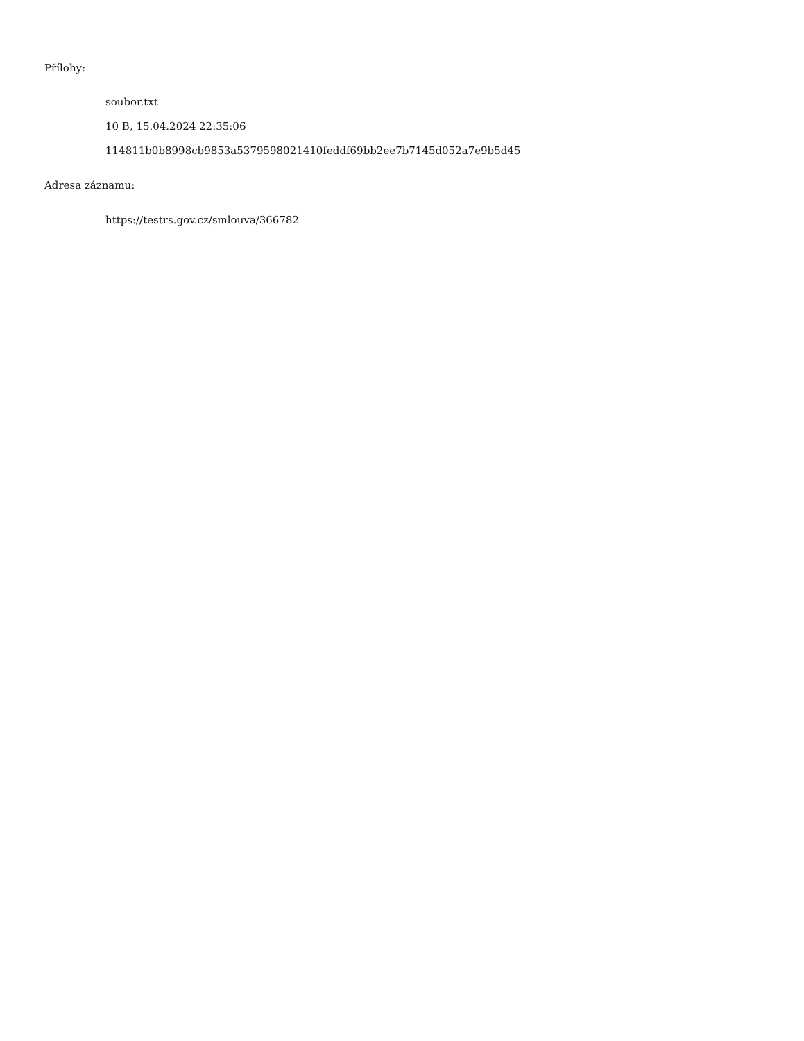Přílohy:
soubor.txt
10 B, 15.04.2024 22:35:06
114811b0b8998cb9853a5379598021410feddf69bb2ee7b7145d052a7e9b5d45
Adresa záznamu:
https://testrs.gov.cz/smlouva/366782